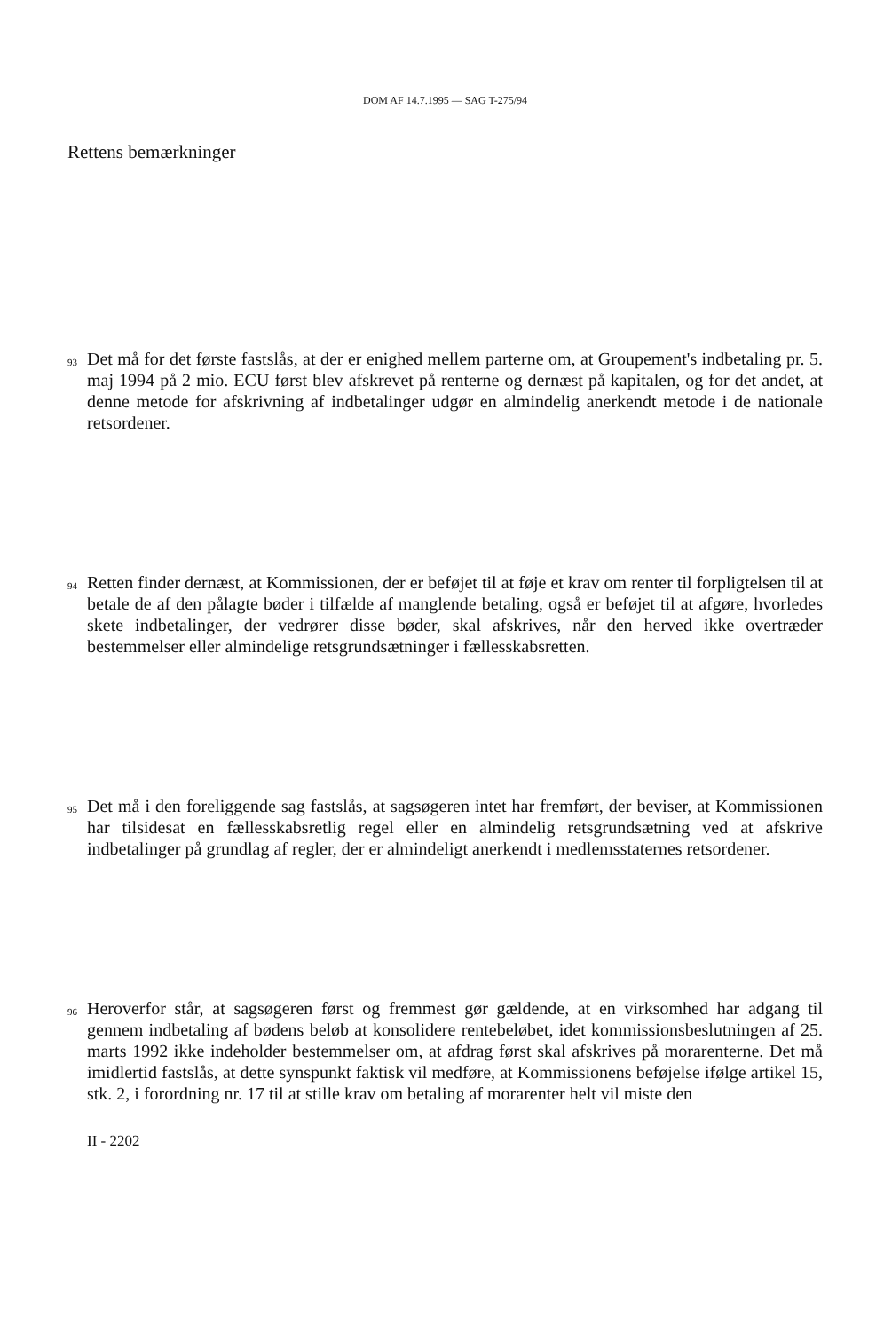DOM AF 14.7.1995 — SAG T-275/94
Rettens bemærkninger
93 Det må for det første fastslås, at der er enighed mellem parterne om, at Groupement's indbetaling pr. 5. maj 1994 på 2 mio. ECU først blev afskrevet på renterne og dernæst på kapitalen, og for det andet, at denne metode for afskrivning af indbetalinger udgør en almindelig anerkendt metode i de nationale retsordener.
94 Retten finder dernæst, at Kommissionen, der er beføjet til at føje et krav om renter til forpligtelsen til at betale de af den pålagte bøder i tilfælde af manglende betaling, også er beføjet til at afgøre, hvorledes skete indbetalinger, der vedrører disse bøder, skal afskrives, når den herved ikke overtræder bestemmelser eller almindelige retsgrundsætninger i fællesskabsretten.
95 Det må i den foreliggende sag fastslås, at sagsøgeren intet har fremført, der beviser, at Kommissionen har tilsidesat en fællesskabsretlig regel eller en almindelig retsgrundsætning ved at afskrive indbetalinger på grundlag af regler, der er almindeligt anerkendt i medlemsstaternes retsordener.
96 Heroverfor står, at sagsøgeren først og fremmest gør gældende, at en virksomhed har adgang til gennem indbetaling af bødens beløb at konsolidere rentebeløbet, idet kommissionsbeslutningen af 25. marts 1992 ikke indeholder bestemmelser om, at afdrag først skal afskrives på morarenterne. Det må imidlertid fastslås, at dette synspunkt faktisk vil medføre, at Kommissionens beføjelse ifølge artikel 15, stk. 2, i forordning nr. 17 til at stille krav om betaling af morarenter helt vil miste den
II - 2202